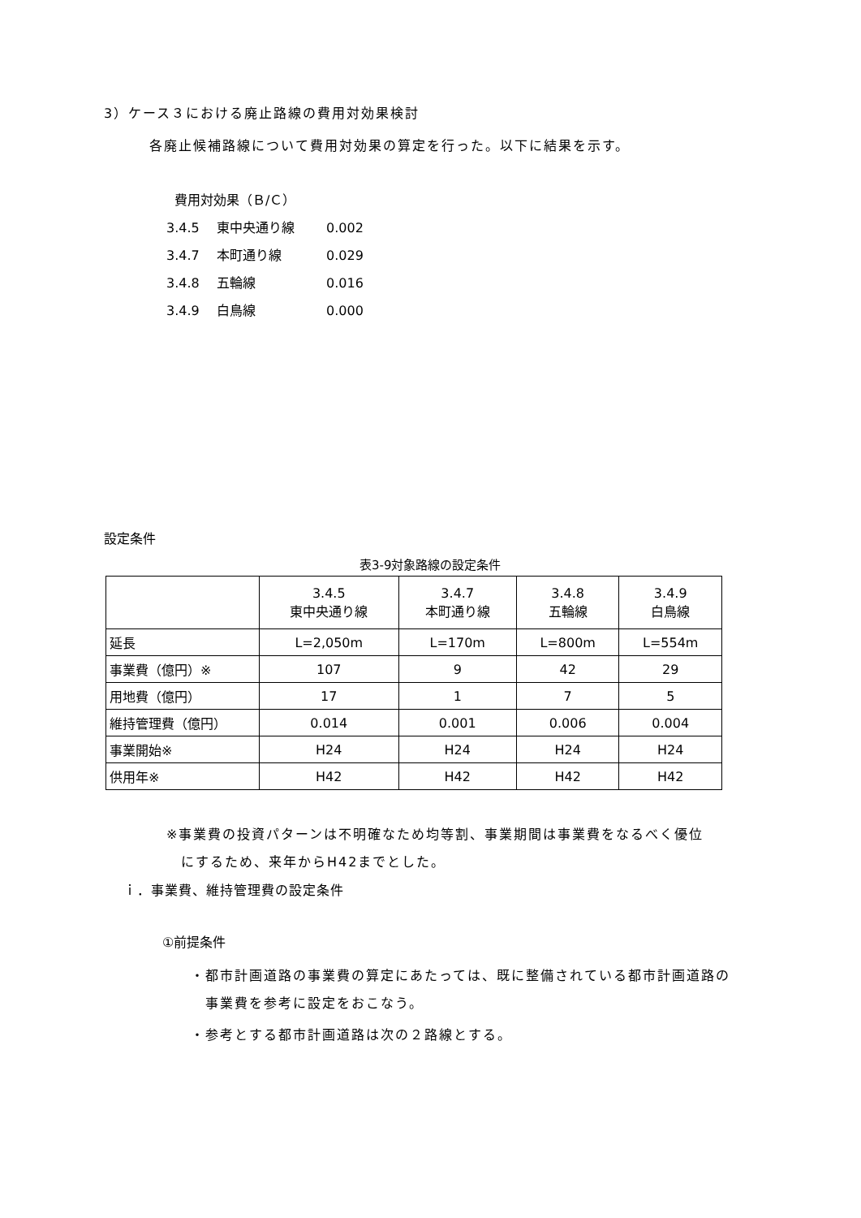3）ケース３における廃止路線の費用対効果検討
各廃止候補路線について費用対効果の算定を行った。以下に結果を示す。
費用対効果（Ｂ/Ｃ）
3.4.5 東中央通り線 0.002
3.4.7 本町通り線 0.029
3.4.8 五輪線 0.016
3.4.9 白鳥線 0.000
設定条件
表3-9対象路線の設定条件
| | 3.4.5 東中央通り線 | 3.4.7 本町通り線 | 3.4.8 五輪線 | 3.4.9 白鳥線 |
| 延長 | L=2,050m | L=170m | L=800m | L=554m |
| 事業費（億円）※ | 107 | 9 | 42 | 29 |
| 用地費（億円） | 17 | 1 | 7 | 5 |
| 維持管理費（億円） | 0.014 | 0.001 | 0.006 | 0.004 |
| 事業開始※ | H24 | H24 | H24 | H24 |
| 供用年※ | H42 | H42 | H42 | H42 |
※事業費の投資パターンは不明確なため均等割、事業期間は事業費をなるべく優位
　にするため、来年からH42までとした。
ｉ．事業費、維持管理費の設定条件
①前提条件
・都市計画道路の事業費の算定にあたっては、既に整備されている都市計画道路の
　事業費を参考に設定をおこなう。
・参考とする都市計画道路は次の２路線とする。